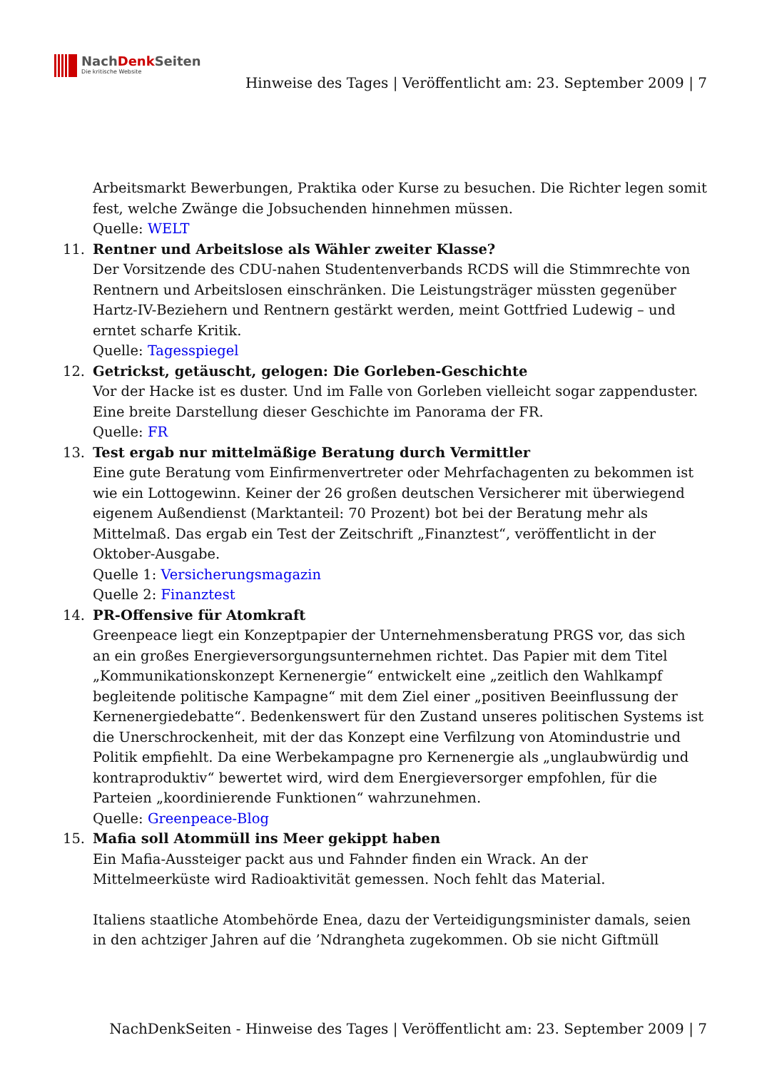NachDenk Seiten
Die kritische Website
Hinweise des Tages | Veröffentlicht am: 23. September 2009 | 7
Arbeitsmarkt Bewerbungen, Praktika oder Kurse zu besuchen. Die Richter legen somit fest, welche Zwänge die Jobsuchenden hinnehmen müssen.
Quelle: WELT
11. Rentner und Arbeitslose als Wähler zweiter Klasse?
Der Vorsitzende des CDU-nahen Studentenverbands RCDS will die Stimmrechte von Rentnern und Arbeitslosen einschränken. Die Leistungsträger müssten gegenüber Hartz-IV-Beziehern und Rentnern gestärkt werden, meint Gottfried Ludewig – und erntet scharfe Kritik.
Quelle: Tagesspiegel
12. Getrickst, getäuscht, gelogen: Die Gorleben-Geschichte
Vor der Hacke ist es duster. Und im Falle von Gorleben vielleicht sogar zappenduster. Eine breite Darstellung dieser Geschichte im Panorama der FR.
Quelle: FR
13. Test ergab nur mittelmäßige Beratung durch Vermittler
Eine gute Beratung vom Einfirmenvertreter oder Mehrfachagenten zu bekommen ist wie ein Lottogewinn. Keiner der 26 großen deutschen Versicherer mit überwiegend eigenem Außendienst (Marktanteil: 70 Prozent) bot bei der Beratung mehr als Mittelmaß. Das ergab ein Test der Zeitschrift „Finanztest“, veröffentlicht in der Oktober-Ausgabe.
Quelle 1: Versicherungsmagazin
Quelle 2: Finanztest
14. PR-Offensive für Atomkraft
Greenpeace liegt ein Konzeptpapier der Unternehmensberatung PRGS vor, das sich an ein großes Energieversorgungsunternehmen richtet. Das Papier mit dem Titel „Kommunikationskonzept Kernenergie“ entwickelt eine „zeitlich den Wahlkampf begleitende politische Kampagne“ mit dem Ziel einer „positiven Beeinflussung der Kernenergiedebatte“. Bedenkenswert für den Zustand unseres politischen Systems ist die Unerschrockenheit, mit der das Konzept eine Verfilzung von Atomindustrie und Politik empfiehlt. Da eine Werbekampagne pro Kernenergie als „unglaubwürdig und kontraproduktiv“ bewertet wird, wird dem Energieversorger empfohlen, für die Parteien „koordinierende Funktionen“ wahrzunehmen.
Quelle: Greenpeace-Blog
15. Mafia soll Atommüll ins Meer gekippt haben
Ein Mafia-Aussteiger packt aus und Fahnder finden ein Wrack. An der Mittelmeerküste wird Radioaktivität gemessen. Noch fehlt das Material.
Italiens staatliche Atombehörde Enea, dazu der Verteidigungsminister damals, seien in den achtziger Jahren auf die ’Ndrangheta zugekommen. Ob sie nicht Giftmüll
NachDenkSeiten - Hinweise des Tages | Veröffentlicht am: 23. September 2009 | 7